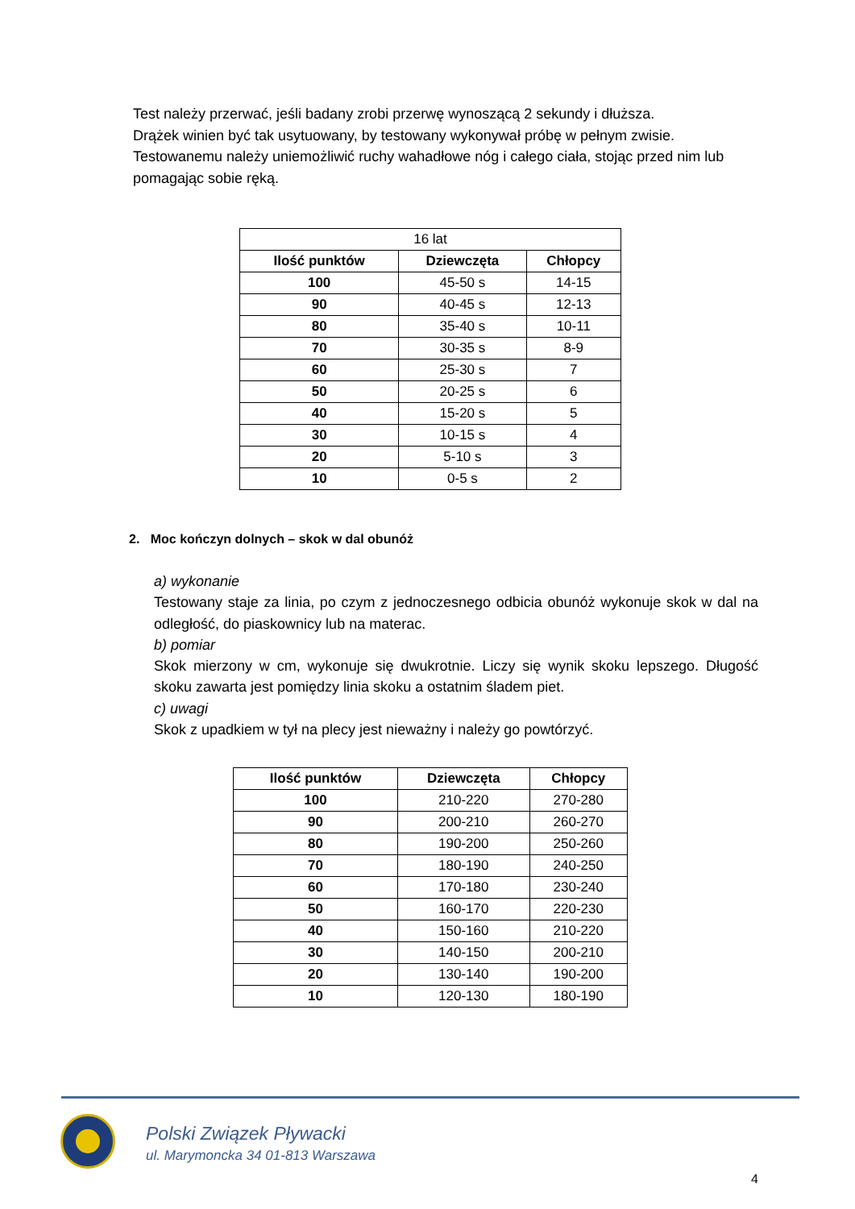Test należy przerwać, jeśli badany zrobi przerwę wynoszącą 2 sekundy i dłuższa.
Drążek winien być tak usytuowany, by testowany wykonywał próbę w pełnym zwisie.
Testowanemu należy uniemożliwić ruchy wahadłowe nóg i całego ciała, stojąc przed nim lub pomagając sobie ręką.
| 16 lat | | |
| Ilość punktów | Dziewczęta | Chłopcy |
| 100 | 45-50 s | 14-15 |
| 90 | 40-45 s | 12-13 |
| 80 | 35-40 s | 10-11 |
| 70 | 30-35 s | 8-9 |
| 60 | 25-30 s | 7 |
| 50 | 20-25 s | 6 |
| 40 | 15-20 s | 5 |
| 30 | 10-15 s | 4 |
| 20 | 5-10 s | 3 |
| 10 | 0-5 s | 2 |
2. Moc kończyn dolnych – skok w dal obunóż
a) wykonanie
Testowany staje za linia, po czym z jednoczesnego odbicia obunóż wykonuje skok w dal na odległość, do piaskownicy lub na materac.
b) pomiar
Skok mierzony w cm, wykonuje się dwukrotnie. Liczy się wynik skoku lepszego. Długość skoku zawarta jest pomiędzy linia skoku a ostatnim śladem piet.
c) uwagi
Skok z upadkiem w tył na plecy jest nieważny i należy go powtórzyć.
| Ilość punktów | Dziewczęta | Chłopcy |
| --- | --- | --- |
| 100 | 210-220 | 270-280 |
| 90 | 200-210 | 260-270 |
| 80 | 190-200 | 250-260 |
| 70 | 180-190 | 240-250 |
| 60 | 170-180 | 230-240 |
| 50 | 160-170 | 220-230 |
| 40 | 150-160 | 210-220 |
| 30 | 140-150 | 200-210 |
| 20 | 130-140 | 190-200 |
| 10 | 120-130 | 180-190 |
Polski Związek Pływacki
ul. Marymoncka 34 01-813 Warszawa
4